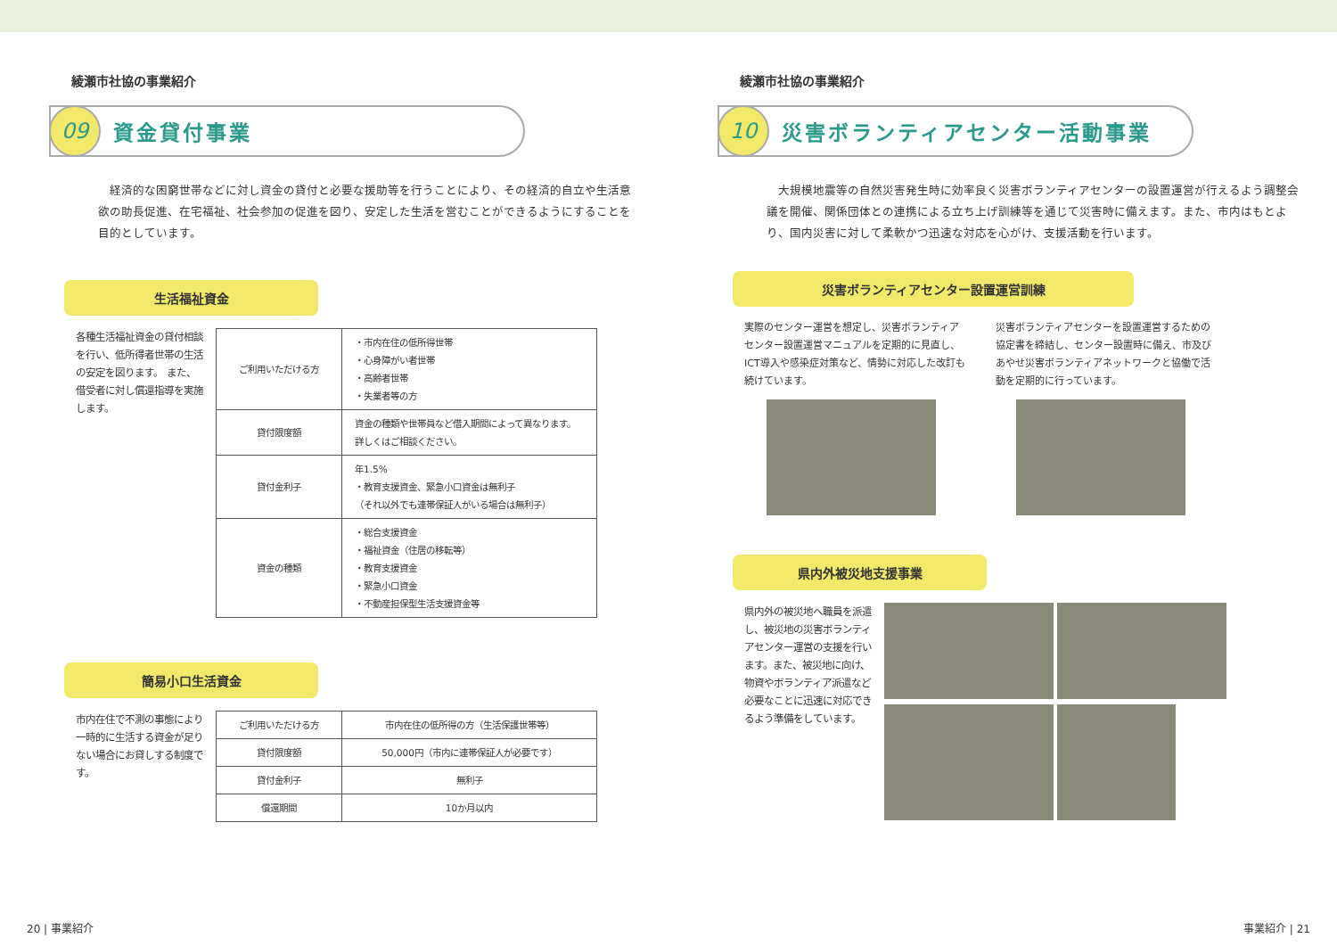綾瀬市社協の事業紹介
09
資金貸付事業
経済的な困窮世帯などに対し資金の貸付と必要な援助等を行うことにより、その経済的自立や生活意欲の助長促進、在宅福祉、社会参加の促進を図り、安定した生活を営むことができるようにすることを目的としています。
生活福祉資金
各種生活福祉資金の貸付相談を行い、低所得者世帯の生活の安定を図ります。 また、借受者に対し償還指導を実施します。
| ご利用いただける方 | ・市内在住の低所得世帯 ・心身障がい者世帯 ・高齢者世帯 ・失業者等の方 |
| 貸付限度額 | 資金の種類や世帯員など借入期間によって異なります。詳しくはご相談ください。 |
| 貸付金利子 | 年1.5% ・教育支援資金、緊急小口資金は無利子 （それ以外でも連帯保証人がいる場合は無利子） |
| 資金の種類 | ・総合支援資金 ・福祉資金（住居の移転等） ・教育支援資金 ・緊急小口資金 ・不動産担保型生活支援資金等 |
簡易小口生活資金
市内在住で不測の事態により一時的に生活する資金が足りない場合にお貸しする制度です。
| ご利用いただける方 | 市内在住の低所得の方（生活保護世帯等） |
| 貸付限度額 | 50,000円（市内に連帯保証人が必要です） |
| 貸付金利子 | 無利子 |
| 償還期間 | 10か月以内 |
20 | 事業紹介
綾瀬市社協の事業紹介
10
災害ボランティアセンター活動事業
大規模地震等の自然災害発生時に効率良く災害ボランティアセンターの設置運営が行えるよう調整会議を開催、関係団体との連携による立ち上げ訓練等を通じて災害時に備えます。また、市内はもとより、国内災害に対して柔軟かつ迅速な対応を心がけ、支援活動を行います。
災害ボランティアセンター設置運営訓練
実際のセンター運営を想定し、災害ボランティアセンター設置運営マニュアルを定期的に見直し、ICT導入や感染症対策など、情勢に対応した改訂も続けています。
災害ボランティアセンターを設置運営するための協定書を締結し、センター設置時に備え、市及びあやせ災害ボランティアネットワークと協働で活動を定期的に行っています。
県内外被災地支援事業
県内外の被災地へ職員を派遣し、被災地の災害ボランティアセンター運営の支援を行います。また、被災地に向け、物資やボランティア派遣など必要なことに迅速に対応できるよう準備をしています。
事業紹介 | 21